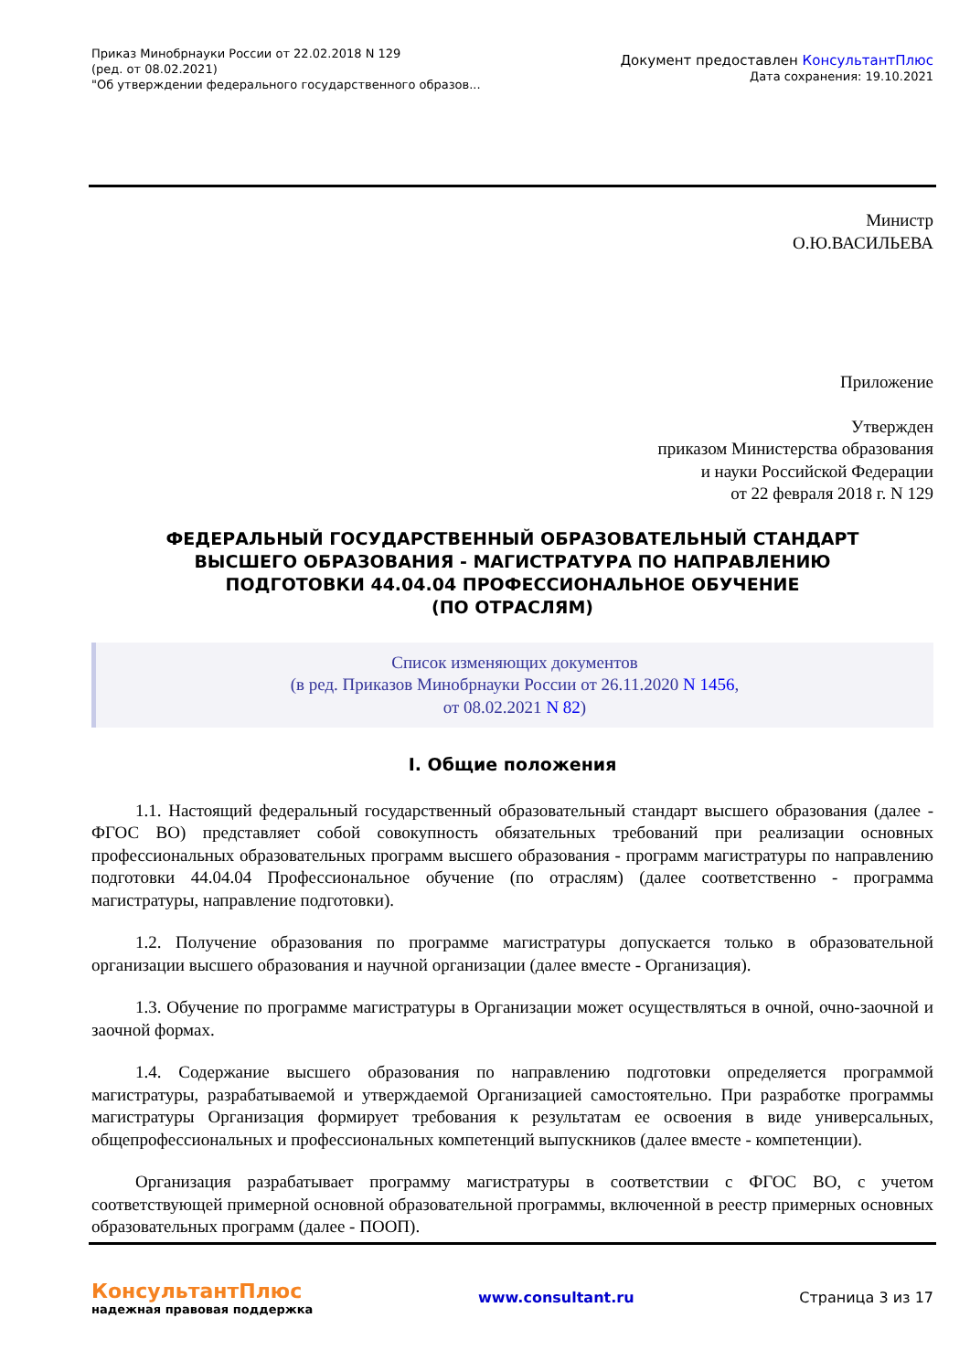Приказ Минобрнауки России от 22.02.2018 N 129
(ред. от 08.02.2021)
"Об утверждении федерального государственного образов...
Документ предоставлен КонсультантПлюс
Дата сохранения: 19.10.2021
Министр
О.Ю.ВАСИЛЬЕВА
Приложение
Утвержден
приказом Министерства образования
и науки Российской Федерации
от 22 февраля 2018 г. N 129
ФЕДЕРАЛЬНЫЙ ГОСУДАРСТВЕННЫЙ ОБРАЗОВАТЕЛЬНЫЙ СТАНДАРТ
ВЫСШЕГО ОБРАЗОВАНИЯ - МАГИСТРАТУРА ПО НАПРАВЛЕНИЮ
ПОДГОТОВКИ 44.04.04 ПРОФЕССИОНАЛЬНОЕ ОБУЧЕНИЕ
(ПО ОТРАСЛЯМ)
Список изменяющих документов
(в ред. Приказов Минобрнауки России от 26.11.2020 N 1456,
от 08.02.2021 N 82)
I. Общие положения
1.1. Настоящий федеральный государственный образовательный стандарт высшего образования (далее - ФГОС ВО) представляет собой совокупность обязательных требований при реализации основных профессиональных образовательных программ высшего образования - программ магистратуры по направлению подготовки 44.04.04 Профессиональное обучение (по отраслям) (далее соответственно - программа магистратуры, направление подготовки).
1.2. Получение образования по программе магистратуры допускается только в образовательной организации высшего образования и научной организации (далее вместе - Организация).
1.3. Обучение по программе магистратуры в Организации может осуществляться в очной, очно-заочной и заочной формах.
1.4. Содержание высшего образования по направлению подготовки определяется программой магистратуры, разрабатываемой и утверждаемой Организацией самостоятельно. При разработке программы магистратуры Организация формирует требования к результатам ее освоения в виде универсальных, общепрофессиональных и профессиональных компетенций выпускников (далее вместе - компетенции).
Организация разрабатывает программу магистратуры в соответствии с ФГОС ВО, с учетом соответствующей примерной основной образовательной программы, включенной в реестр примерных основных образовательных программ (далее - ПООП).
КонсультантПлюс
надежная правовая поддержка
www.consultant.ru Страница 3 из 17